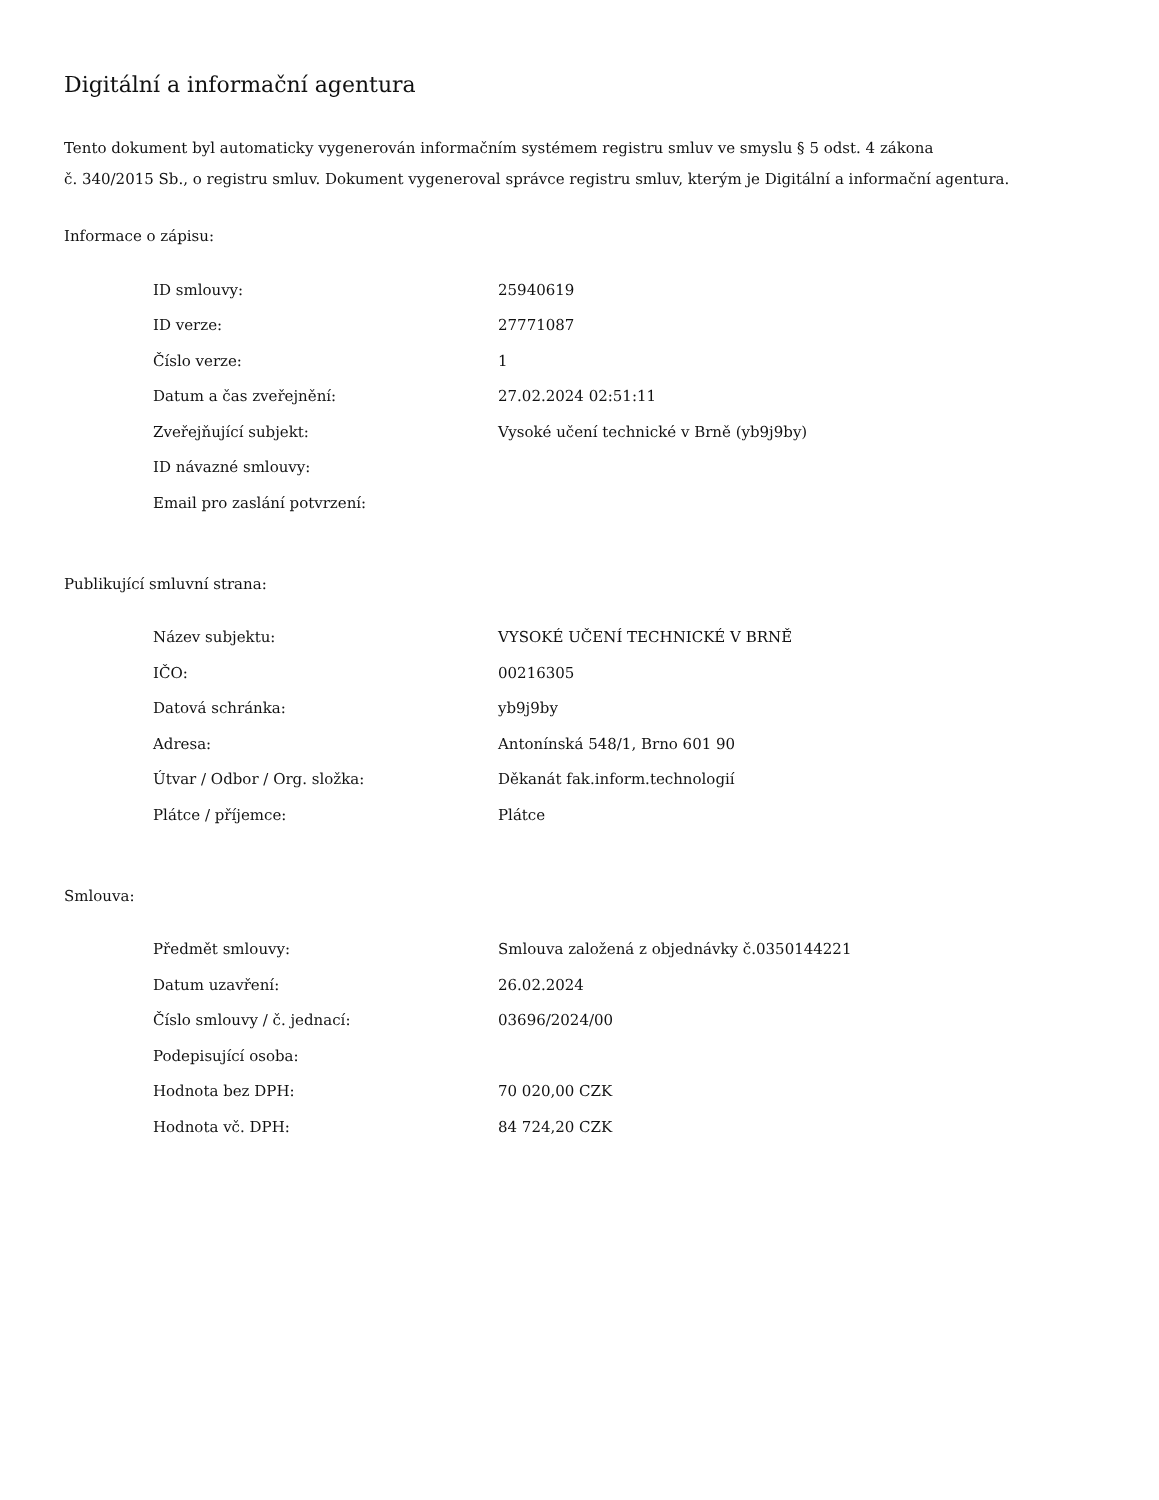Digitální a informační agentura
Tento dokument byl automaticky vygenerován informačním systémem registru smluv ve smyslu § 5 odst. 4 zákona
č. 340/2015 Sb., o registru smluv. Dokument vygeneroval správce registru smluv, kterým je Digitální a informační agentura.
Informace o zápisu:
| ID smlouvy: | 25940619 |
| ID verze: | 27771087 |
| Číslo verze: | 1 |
| Datum a čas zveřejnění: | 27.02.2024 02:51:11 |
| Zveřejňující subjekt: | Vysoké učení technické v Brně (yb9j9by) |
| ID návazné smlouvy: | |
| Email pro zaslání potvrzení: | |
Publikující smluvní strana:
| Název subjektu: | VYSOKÉ UČENÍ TECHNICKÉ V BRNĚ |
| IČO: | 00216305 |
| Datová schránka: | yb9j9by |
| Adresa: | Antonínská 548/1, Brno 601 90 |
| Útvar / Odbor / Org. složka: | Děkanát fak.inform.technologií |
| Plátce / příjemce: | Plátce |
Smlouva:
| Předmět smlouvy: | Smlouva založená z objednávky č.0350144221 |
| Datum uzavření: | 26.02.2024 |
| Číslo smlouvy / č. jednací: | 03696/2024/00 |
| Podepisující osoba: | |
| Hodnota bez DPH: | 70 020,00 CZK |
| Hodnota vč. DPH: | 84 724,20 CZK |